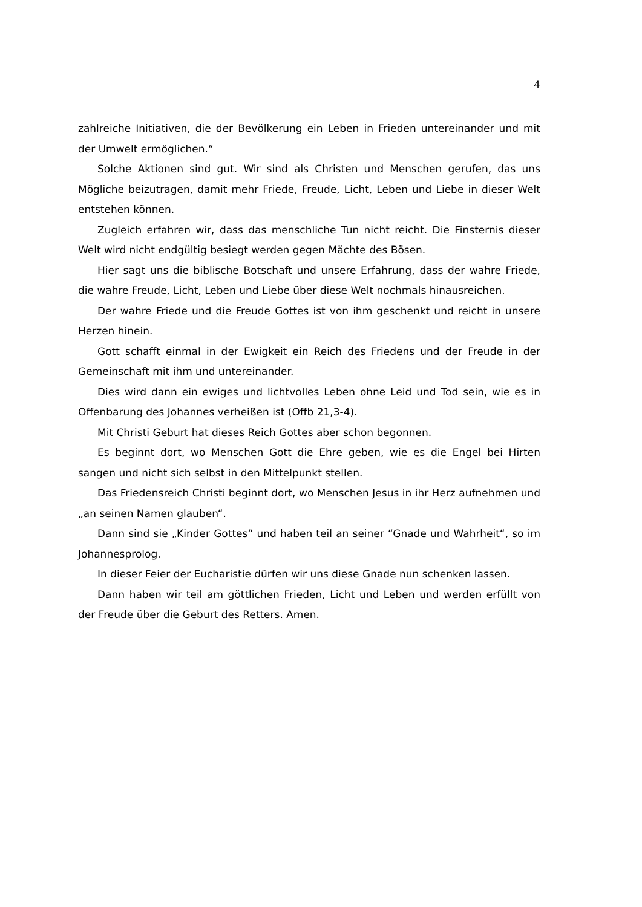4
zahlreiche Initiativen, die der Bevölkerung ein Leben in Frieden untereinander und mit der Umwelt ermöglichen.“
Solche Aktionen sind gut. Wir sind als Christen und Menschen gerufen, das uns Mögliche beizutragen, damit mehr Friede, Freude, Licht, Leben und Liebe in dieser Welt entstehen können.
Zugleich erfahren wir, dass das menschliche Tun nicht reicht. Die Finsternis dieser Welt wird nicht endgültig besiegt werden gegen Mächte des Bösen.
Hier sagt uns die biblische Botschaft und unsere Erfahrung, dass der wahre Friede, die wahre Freude, Licht, Leben und Liebe über diese Welt nochmals hinausreichen.
Der wahre Friede und die Freude Gottes ist von ihm geschenkt und reicht in unsere Herzen hinein.
Gott schafft einmal in der Ewigkeit ein Reich des Friedens und der Freude in der Gemeinschaft mit ihm und untereinander.
Dies wird dann ein ewiges und lichtvolles Leben ohne Leid und Tod sein, wie es in Offenbarung des Johannes verheißen ist (Offb 21,3-4).
Mit Christi Geburt hat dieses Reich Gottes aber schon begonnen.
Es beginnt dort, wo Menschen Gott die Ehre geben, wie es die Engel bei Hirten sangen und nicht sich selbst in den Mittelpunkt stellen.
Das Friedensreich Christi beginnt dort, wo Menschen Jesus in ihr Herz aufnehmen und „an seinen Namen glauben“.
Dann sind sie „Kinder Gottes“ und haben teil an seiner “Gnade und Wahrheit“, so im Johannesprolog.
In dieser Feier der Eucharistie dürfen wir uns diese Gnade nun schenken lassen.
Dann haben wir teil am göttlichen Frieden, Licht und Leben und werden erfüllt von der Freude über die Geburt des Retters. Amen.